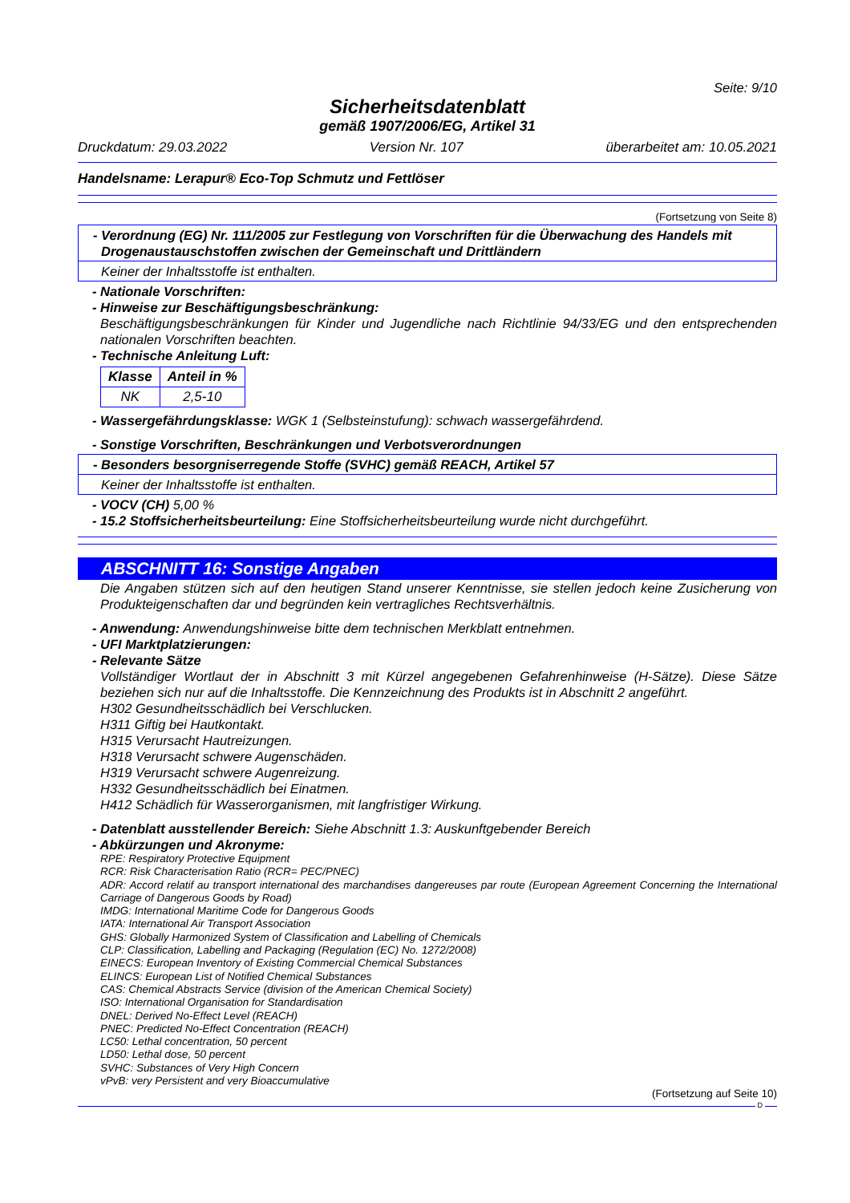Seite: 9/10
Sicherheitsdatenblatt
gemäß 1907/2006/EG, Artikel 31
Druckdatum: 29.03.2022 Version Nr. 107 überarbeitet am: 10.05.2021
Handelsname: Lerapur® Eco-Top Schmutz und Fettlöser
(Fortsetzung von Seite 8)
- Verordnung (EG) Nr. 111/2005 zur Festlegung von Vorschriften für die Überwachung des Handels mit Drogenaustauschstoffen zwischen der Gemeinschaft und Drittländern
Keiner der Inhaltsstoffe ist enthalten.
- Nationale Vorschriften:
- Hinweise zur Beschäftigungsbeschränkung:
Beschäftigungsbeschränkungen für Kinder und Jugendliche nach Richtlinie 94/33/EG und den entsprechenden nationalen Vorschriften beachten.
- Technische Anleitung Luft:
| Klasse | Anteil in % |
| --- | --- |
| NK | 2,5-10 |
- Wassergefährdungsklasse: WGK 1 (Selbsteinstufung): schwach wassergefährdend.
- Sonstige Vorschriften, Beschränkungen und Verbotsverordnungen
- Besonders besorgniserregende Stoffe (SVHC) gemäß REACH, Artikel 57
Keiner der Inhaltsstoffe ist enthalten.
- VOCV (CH) 5,00 %
- 15.2 Stoffsicherheitsbeurteilung: Eine Stoffsicherheitsbeurteilung wurde nicht durchgeführt.
ABSCHNITT 16: Sonstige Angaben
Die Angaben stützen sich auf den heutigen Stand unserer Kenntnisse, sie stellen jedoch keine Zusicherung von Produkteigenschaften dar und begründen kein vertragliches Rechtsverhältnis.
- Anwendung: Anwendungshinweise bitte dem technischen Merkblatt entnehmen.
- UFI Marktplatzierungen:
- Relevante Sätze
Vollständiger Wortlaut der in Abschnitt 3 mit Kürzel angegebenen Gefahrenhinweise (H-Sätze). Diese Sätze beziehen sich nur auf die Inhaltsstoffe. Die Kennzeichnung des Produkts ist in Abschnitt 2 angeführt.
H302 Gesundheitsschädlich bei Verschlucken.
H311 Giftig bei Hautkontakt.
H315 Verursacht Hautreizungen.
H318 Verursacht schwere Augenschäden.
H319 Verursacht schwere Augenreizung.
H332 Gesundheitsschädlich bei Einatmen.
H412 Schädlich für Wasserorganismen, mit langfristiger Wirkung.
- Datenblatt ausstellender Bereich: Siehe Abschnitt 1.3: Auskunftgebender Bereich
- Abkürzungen und Akronyme:
RPE: Respiratory Protective Equipment
RCR: Risk Characterisation Ratio (RCR= PEC/PNEC)
ADR: Accord relatif au transport international des marchandises dangereuses par route (European Agreement Concerning the International Carriage of Dangerous Goods by Road)
IMDG: International Maritime Code for Dangerous Goods
IATA: International Air Transport Association
GHS: Globally Harmonized System of Classification and Labelling of Chemicals
CLP: Classification, Labelling and Packaging (Regulation (EC) No. 1272/2008)
EINECS: European Inventory of Existing Commercial Chemical Substances
ELINCS: European List of Notified Chemical Substances
CAS: Chemical Abstracts Service (division of the American Chemical Society)
ISO: International Organisation for Standardisation
DNEL: Derived No-Effect Level (REACH)
PNEC: Predicted No-Effect Concentration (REACH)
LC50: Lethal concentration, 50 percent
LD50: Lethal dose, 50 percent
SVHC: Substances of Very High Concern
vPvB: very Persistent and very Bioaccumulative
(Fortsetzung auf Seite 10)
D